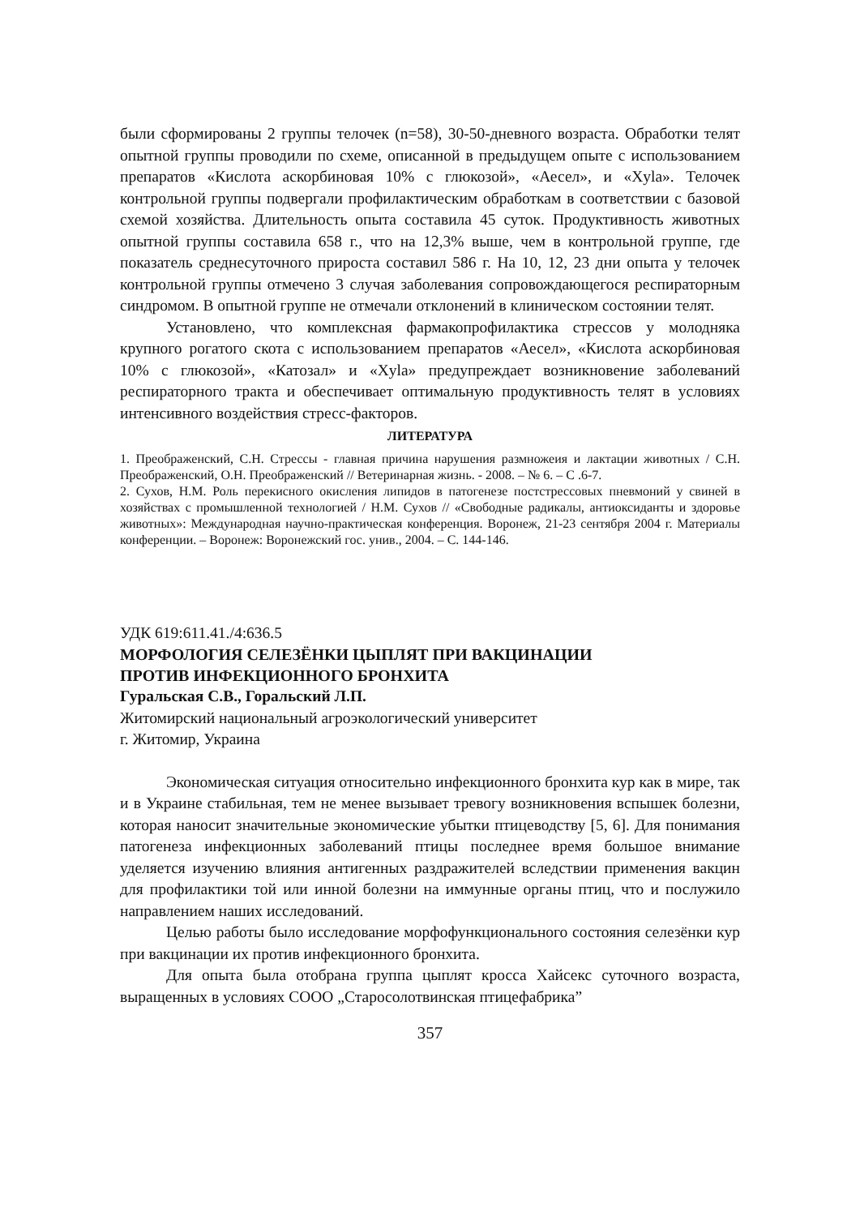были сформированы 2 группы телочек (n=58), 30-50-дневного возраста. Обработки телят опытной группы проводили по схеме, описанной в предыдущем опыте с использованием препаратов «Кислота аскорбиновая 10% с глюкозой», «Аесел», и «Xyla». Телочек контрольной группы подвергали профилактическим обработкам в соответствии с базовой схемой хозяйства. Длительность опыта составила 45 суток. Продуктивность животных опытной группы составила 658 г., что на 12,3% выше, чем в контрольной группе, где показатель среднесуточного прироста составил 586 г. На 10, 12, 23 дни опыта у телочек контрольной группы отмечено 3 случая заболевания сопровождающегося респираторным синдромом. В опытной группе не отмечали отклонений в клиническом состоянии телят.
Установлено, что комплексная фармакопрофилактика стрессов у молодняка крупного рогатого скота с использованием препаратов «Аесел», «Кислота аскорбиновая 10% с глюкозой», «Катозал» и «Xyla» предупреждает возникновение заболеваний респираторного тракта и обеспечивает оптимальную продуктивность телят в условиях интенсивного воздействия стресс-факторов.
ЛИТЕРАТУРА
1. Преображенский, С.Н. Стрессы - главная причина нарушения размножеия и лактации животных / С.Н. Преображенский, О.Н. Преображенский // Ветеринарная жизнь. - 2008. – № 6. – С .6-7.
2. Сухов, Н.М. Роль перекисного окисления липидов в патогенезе постстрессовых пневмоний у свиней в хозяйствах с промышленной технологией / Н.М. Сухов // «Свободные радикалы, антиоксиданты и здоровье животных»: Международная научно-практическая конференция. Воронеж, 21-23 сентября 2004 г. Материалы конференции. – Воронеж: Воронежский гос. унив., 2004. – С. 144-146.
УДК 619:611.41./4:636.5
МОРФОЛОГИЯ СЕЛЕЗЁНКИ ЦЫПЛЯТ ПРИ ВАКЦИНАЦИИ
ПРОТИВ ИНФЕКЦИОННОГО БРОНХИТА
Гуральская С.В., Горальский Л.П.
Житомирский национальный агроэкологический университет
г. Житомир, Украина
Экономическая ситуация относительно инфекционного бронхита кур как в мире, так и в Украине стабильная, тем не менее вызывает тревогу возникновения вспышек болезни, которая наносит значительные экономические убытки птицеводству [5, 6]. Для понимания патогенеза инфекционных заболеваний птицы последнее время большое внимание уделяется изучению влияния антигенных раздражителей вследствии применения вакцин для профилактики той или инной болезни на иммунные органы птиц, что и послужило направлением наших исследований.
Целью работы было исследование морфофункционального состояния селезёнки кур при вакцинации их против инфекционного бронхита.
Для опыта была отобрана группа цыплят кросса Хайсекс суточного возраста, выращенных в условиях СООО „Старосолотвинская птицефабрика”
357